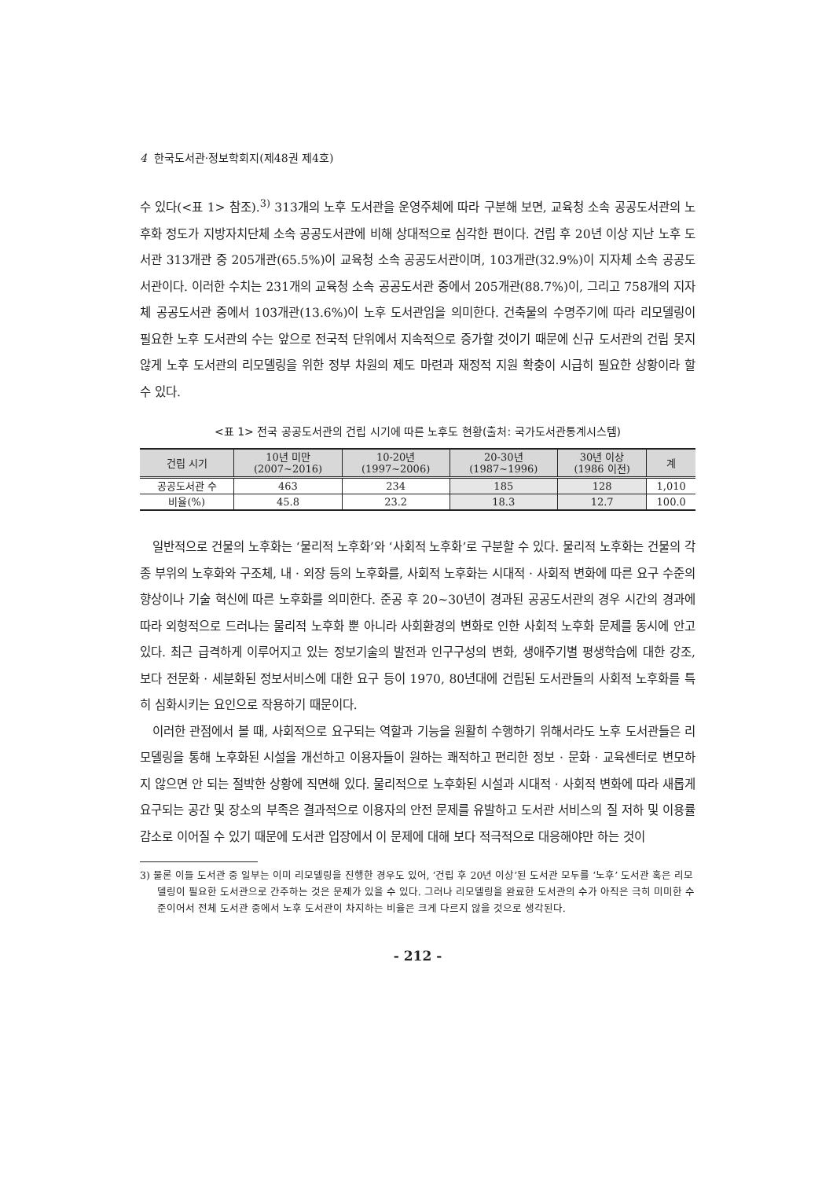4 한국도서관·정보학회지(제48권 제4호)
수 있다(<표 1> 참조).<sup>3)</sup> 313개의 노후 도서관을 운영주체에 따라 구분해 보면, 교육청 소속 공공도서관의 노후화 정도가 지방자치단체 소속 공공도서관에 비해 상대적으로 심각한 편이다. 건립 후 20년 이상 지난 노후 도서관 313개관 중 205개관(65.5%)이 교육청 소속 공공도서관이며, 103개관(32.9%)이 지자체 소속 공공도서관이다. 이러한 수치는 231개의 교육청 소속 공공도서관 중에서 205개관(88.7%)이, 그리고 758개의 지자체 공공도서관 중에서 103개관(13.6%)이 노후 도서관임을 의미한다. 건축물의 수명주기에 따라 리모델링이 필요한 노후 도서관의 수는 앞으로 전국적 단위에서 지속적으로 증가할 것이기 때문에 신규 도서관의 건립 못지않게 노후 도서관의 리모델링을 위한 정부 차원의 제도 마련과 재정적 지원 확충이 시급히 필요한 상황이라 할 수 있다.
<표 1> 전국 공공도서관의 건립 시기에 따른 노후도 현황(출처: 국가도서관통계시스템)
| 건립 시기 | 10년 미만 (2007~2016) | 10-20년 (1997~2006) | 20-30년 (1987~1996) | 30년 이상 (1986 이전) | 계 |
| --- | --- | --- | --- | --- | --- |
| 공공도서관 수 | 463 | 234 | 185 | 128 | 1,010 |
| 비율(%) | 45.8 | 23.2 | 18.3 | 12.7 | 100.0 |
일반적으로 건물의 노후화는 ‘물리적 노후화’와 ‘사회적 노후화’로 구분할 수 있다. 물리적 노후화는 건물의 각종 부위의 노후화와 구조체, 내 · 외장 등의 노후화를, 사회적 노후화는 시대적 · 사회적 변화에 따른 요구 수준의 향상이나 기술 혁신에 따른 노후화를 의미한다. 준공 후 20~30년이 경과된 공공도서관의 경우 시간의 경과에 따라 외형적으로 드러나는 물리적 노후화 뿐 아니라 사회환경의 변화로 인한 사회적 노후화 문제를 동시에 안고 있다. 최근 급격하게 이루어지고 있는 정보기술의 발전과 인구구성의 변화, 생애주기별 평생학습에 대한 강조, 보다 전문화 · 세분화된 정보서비스에 대한 요구 등이 1970, 80년대에 건립된 도서관들의 사회적 노후화를 특히 심화시키는 요인으로 작용하기 때문이다.
이러한 관점에서 볼 때, 사회적으로 요구되는 역할과 기능을 원활히 수행하기 위해서라도 노후 도서관들은 리모델링을 통해 노후화된 시설을 개선하고 이용자들이 원하는 쾌적하고 편리한 정보 · 문화 · 교육센터로 변모하지 않으면 안 되는 절박한 상황에 직면해 있다. 물리적으로 노후화된 시설과 시대적 · 사회적 변화에 따라 새롭게 요구되는 공간 및 장소의 부족은 결과적으로 이용자의 안전 문제를 유발하고 도서관 서비스의 질 저하 및 이용률 감소로 이어질 수 있기 때문에 도서관 입장에서 이 문제에 대해 보다 적극적으로 대응해야만 하는 것이
3) 물론 이들 도서관 중 일부는 이미 리모델링을 진행한 경우도 있어, ‘건립 후 20년 이상’된 도서관 모두를 ‘노후’ 도서관 혹은 리모델링이 필요한 도서관으로 간주하는 것은 문제가 있을 수 있다. 그러나 리모델링을 완료한 도서관의 수가 아직은 극히 미미한 수준이어서 전체 도서관 중에서 노후 도서관이 차지하는 비율은 크게 다르지 않을 것으로 생각된다.
- 212 -